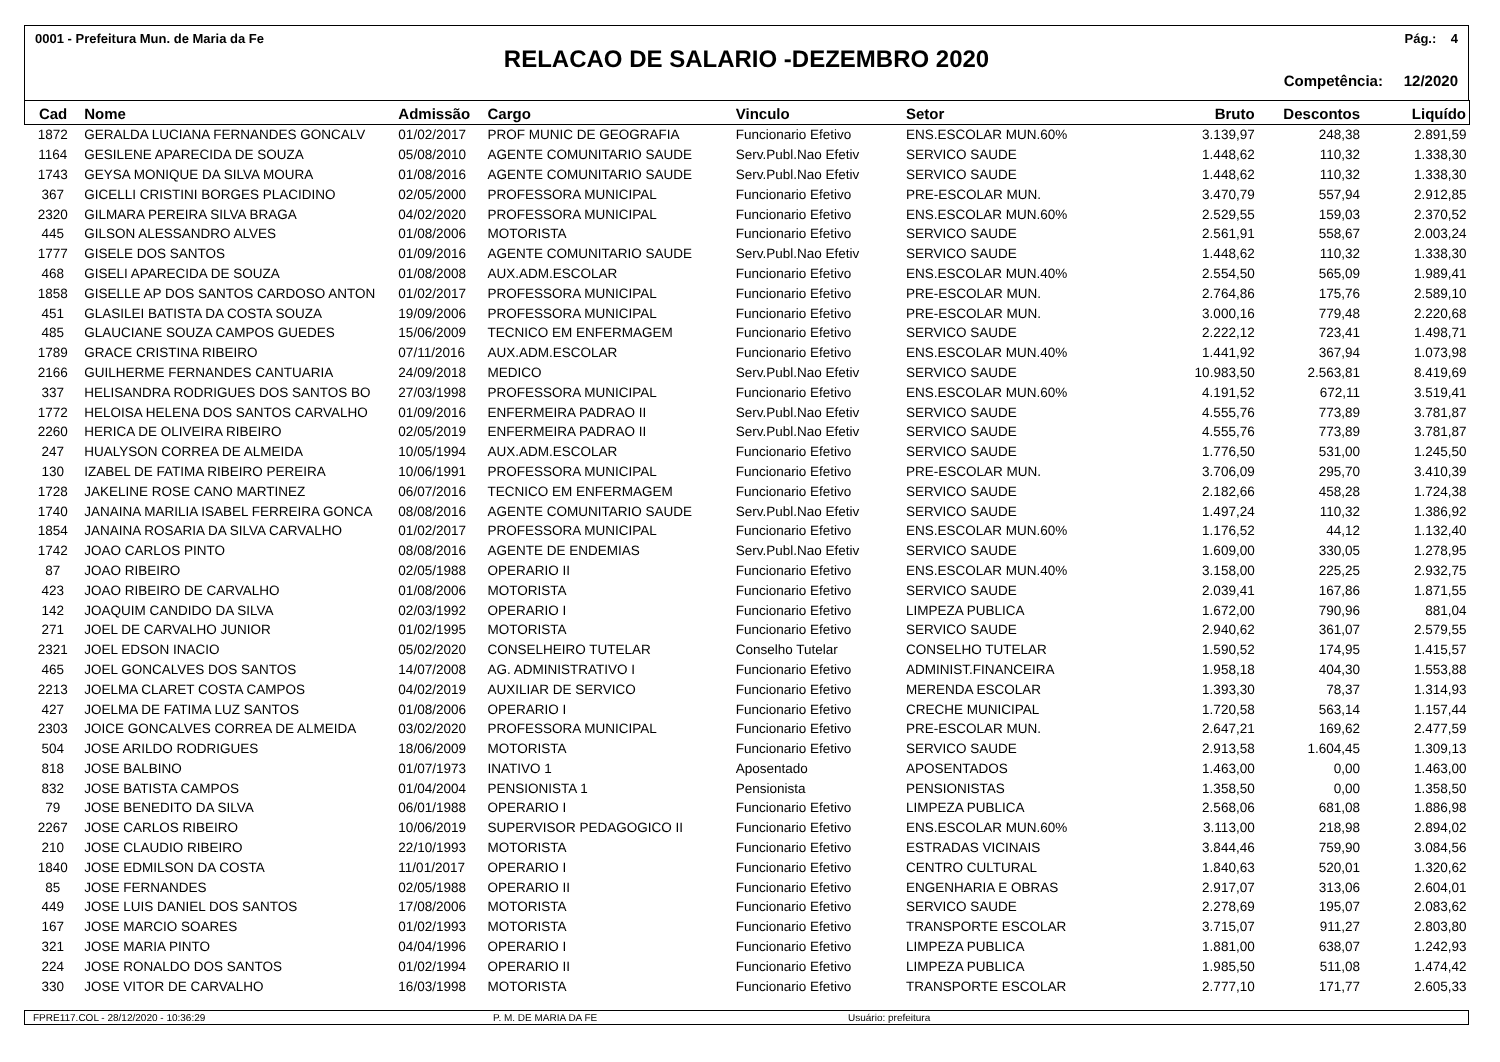0001 - Prefeitura Mun. de Maria da Fe Pág.: 4
RELACAO DE SALARIO -DEZEMBRO 2020
Competência: 12/2020
| Cad | Nome | Admissão | Cargo | Vinculo | Setor | Bruto | Descontos | Liquído |
| --- | --- | --- | --- | --- | --- | --- | --- | --- |
| 1872 | GERALDA LUCIANA FERNANDES GONCALV | 01/02/2017 | PROF MUNIC DE GEOGRAFIA | Funcionario Efetivo | ENS.ESCOLAR MUN.60% | 3.139,97 | 248,38 | 2.891,59 |
| 1164 | GESILENE APARECIDA DE SOUZA | 05/08/2010 | AGENTE COMUNITARIO SAUDE | Serv.Publ.Nao Efetiv | SERVICO SAUDE | 1.448,62 | 110,32 | 1.338,30 |
| 1743 | GEYSA MONIQUE DA SILVA MOURA | 01/08/2016 | AGENTE COMUNITARIO SAUDE | Serv.Publ.Nao Efetiv | SERVICO SAUDE | 1.448,62 | 110,32 | 1.338,30 |
| 367 | GICELLI CRISTINI BORGES PLACIDINO | 02/05/2000 | PROFESSORA MUNICIPAL | Funcionario Efetivo | PRE-ESCOLAR MUN. | 3.470,79 | 557,94 | 2.912,85 |
| 2320 | GILMARA PEREIRA SILVA BRAGA | 04/02/2020 | PROFESSORA MUNICIPAL | Funcionario Efetivo | ENS.ESCOLAR MUN.60% | 2.529,55 | 159,03 | 2.370,52 |
| 445 | GILSON ALESSANDRO ALVES | 01/08/2006 | MOTORISTA | Funcionario Efetivo | SERVICO SAUDE | 2.561,91 | 558,67 | 2.003,24 |
| 1777 | GISELE DOS SANTOS | 01/09/2016 | AGENTE COMUNITARIO SAUDE | Serv.Publ.Nao Efetiv | SERVICO SAUDE | 1.448,62 | 110,32 | 1.338,30 |
| 468 | GISELI APARECIDA DE SOUZA | 01/08/2008 | AUX.ADM.ESCOLAR | Funcionario Efetivo | ENS.ESCOLAR MUN.40% | 2.554,50 | 565,09 | 1.989,41 |
| 1858 | GISELLE AP DOS SANTOS CARDOSO ANTON | 01/02/2017 | PROFESSORA MUNICIPAL | Funcionario Efetivo | PRE-ESCOLAR MUN. | 2.764,86 | 175,76 | 2.589,10 |
| 451 | GLASILEI BATISTA DA COSTA SOUZA | 19/09/2006 | PROFESSORA MUNICIPAL | Funcionario Efetivo | PRE-ESCOLAR MUN. | 3.000,16 | 779,48 | 2.220,68 |
| 485 | GLAUCIANE SOUZA CAMPOS GUEDES | 15/06/2009 | TECNICO EM ENFERMAGEM | Funcionario Efetivo | SERVICO SAUDE | 2.222,12 | 723,41 | 1.498,71 |
| 1789 | GRACE CRISTINA RIBEIRO | 07/11/2016 | AUX.ADM.ESCOLAR | Funcionario Efetivo | ENS.ESCOLAR MUN.40% | 1.441,92 | 367,94 | 1.073,98 |
| 2166 | GUILHERME FERNANDES CANTUARIA | 24/09/2018 | MEDICO | Serv.Publ.Nao Efetiv | SERVICO SAUDE | 10.983,50 | 2.563,81 | 8.419,69 |
| 337 | HELISANDRA RODRIGUES DOS SANTOS BO | 27/03/1998 | PROFESSORA MUNICIPAL | Funcionario Efetivo | ENS.ESCOLAR MUN.60% | 4.191,52 | 672,11 | 3.519,41 |
| 1772 | HELOISA HELENA DOS SANTOS CARVALHO | 01/09/2016 | ENFERMEIRA PADRAO II | Serv.Publ.Nao Efetiv | SERVICO SAUDE | 4.555,76 | 773,89 | 3.781,87 |
| 2260 | HERICA DE OLIVEIRA RIBEIRO | 02/05/2019 | ENFERMEIRA PADRAO II | Serv.Publ.Nao Efetiv | SERVICO SAUDE | 4.555,76 | 773,89 | 3.781,87 |
| 247 | HUALYSON CORREA DE ALMEIDA | 10/05/1994 | AUX.ADM.ESCOLAR | Funcionario Efetivo | SERVICO SAUDE | 1.776,50 | 531,00 | 1.245,50 |
| 130 | IZABEL DE FATIMA RIBEIRO PEREIRA | 10/06/1991 | PROFESSORA MUNICIPAL | Funcionario Efetivo | PRE-ESCOLAR MUN. | 3.706,09 | 295,70 | 3.410,39 |
| 1728 | JAKELINE ROSE CANO MARTINEZ | 06/07/2016 | TECNICO EM ENFERMAGEM | Funcionario Efetivo | SERVICO SAUDE | 2.182,66 | 458,28 | 1.724,38 |
| 1740 | JANAINA MARILIA ISABEL FERREIRA GONCA | 08/08/2016 | AGENTE COMUNITARIO SAUDE | Serv.Publ.Nao Efetiv | SERVICO SAUDE | 1.497,24 | 110,32 | 1.386,92 |
| 1854 | JANAINA ROSARIA DA SILVA CARVALHO | 01/02/2017 | PROFESSORA MUNICIPAL | Funcionario Efetivo | ENS.ESCOLAR MUN.60% | 1.176,52 | 44,12 | 1.132,40 |
| 1742 | JOAO CARLOS PINTO | 08/08/2016 | AGENTE DE ENDEMIAS | Serv.Publ.Nao Efetiv | SERVICO SAUDE | 1.609,00 | 330,05 | 1.278,95 |
| 87 | JOAO RIBEIRO | 02/05/1988 | OPERARIO II | Funcionario Efetivo | ENS.ESCOLAR MUN.40% | 3.158,00 | 225,25 | 2.932,75 |
| 423 | JOAO RIBEIRO DE CARVALHO | 01/08/2006 | MOTORISTA | Funcionario Efetivo | SERVICO SAUDE | 2.039,41 | 167,86 | 1.871,55 |
| 142 | JOAQUIM CANDIDO DA SILVA | 02/03/1992 | OPERARIO I | Funcionario Efetivo | LIMPEZA PUBLICA | 1.672,00 | 790,96 | 881,04 |
| 271 | JOEL DE CARVALHO JUNIOR | 01/02/1995 | MOTORISTA | Funcionario Efetivo | SERVICO SAUDE | 2.940,62 | 361,07 | 2.579,55 |
| 2321 | JOEL EDSON INACIO | 05/02/2020 | CONSELHEIRO TUTELAR | Conselho Tutelar | CONSELHO TUTELAR | 1.590,52 | 174,95 | 1.415,57 |
| 465 | JOEL GONCALVES DOS SANTOS | 14/07/2008 | AG. ADMINISTRATIVO I | Funcionario Efetivo | ADMINIST.FINANCEIRA | 1.958,18 | 404,30 | 1.553,88 |
| 2213 | JOELMA CLARET COSTA CAMPOS | 04/02/2019 | AUXILIAR DE SERVICO | Funcionario Efetivo | MERENDA ESCOLAR | 1.393,30 | 78,37 | 1.314,93 |
| 427 | JOELMA DE FATIMA LUZ SANTOS | 01/08/2006 | OPERARIO I | Funcionario Efetivo | CRECHE MUNICIPAL | 1.720,58 | 563,14 | 1.157,44 |
| 2303 | JOICE GONCALVES CORREA DE ALMEIDA | 03/02/2020 | PROFESSORA MUNICIPAL | Funcionario Efetivo | PRE-ESCOLAR MUN. | 2.647,21 | 169,62 | 2.477,59 |
| 504 | JOSE ARILDO RODRIGUES | 18/06/2009 | MOTORISTA | Funcionario Efetivo | SERVICO SAUDE | 2.913,58 | 1.604,45 | 1.309,13 |
| 818 | JOSE BALBINO | 01/07/1973 | INATIVO 1 | Aposentado | APOSENTADOS | 1.463,00 | 0,00 | 1.463,00 |
| 832 | JOSE BATISTA CAMPOS | 01/04/2004 | PENSIONISTA 1 | Pensionista | PENSIONISTAS | 1.358,50 | 0,00 | 1.358,50 |
| 79 | JOSE BENEDITO DA SILVA | 06/01/1988 | OPERARIO I | Funcionario Efetivo | LIMPEZA PUBLICA | 2.568,06 | 681,08 | 1.886,98 |
| 2267 | JOSE CARLOS RIBEIRO | 10/06/2019 | SUPERVISOR PEDAGOGICO II | Funcionario Efetivo | ENS.ESCOLAR MUN.60% | 3.113,00 | 218,98 | 2.894,02 |
| 210 | JOSE CLAUDIO RIBEIRO | 22/10/1993 | MOTORISTA | Funcionario Efetivo | ESTRADAS VICINAIS | 3.844,46 | 759,90 | 3.084,56 |
| 1840 | JOSE EDMILSON DA COSTA | 11/01/2017 | OPERARIO I | Funcionario Efetivo | CENTRO CULTURAL | 1.840,63 | 520,01 | 1.320,62 |
| 85 | JOSE FERNANDES | 02/05/1988 | OPERARIO II | Funcionario Efetivo | ENGENHARIA E OBRAS | 2.917,07 | 313,06 | 2.604,01 |
| 449 | JOSE LUIS DANIEL DOS SANTOS | 17/08/2006 | MOTORISTA | Funcionario Efetivo | SERVICO SAUDE | 2.278,69 | 195,07 | 2.083,62 |
| 167 | JOSE MARCIO SOARES | 01/02/1993 | MOTORISTA | Funcionario Efetivo | TRANSPORTE ESCOLAR | 3.715,07 | 911,27 | 2.803,80 |
| 321 | JOSE MARIA PINTO | 04/04/1996 | OPERARIO I | Funcionario Efetivo | LIMPEZA PUBLICA | 1.881,00 | 638,07 | 1.242,93 |
| 224 | JOSE RONALDO DOS SANTOS | 01/02/1994 | OPERARIO II | Funcionario Efetivo | LIMPEZA PUBLICA | 1.985,50 | 511,08 | 1.474,42 |
| 330 | JOSE VITOR DE CARVALHO | 16/03/1998 | MOTORISTA | Funcionario Efetivo | TRANSPORTE ESCOLAR | 2.777,10 | 171,77 | 2.605,33 |
FPRE117.COL - 28/12/2020 - 10:36:29 P. M. DE MARIA DA FE Usuário: prefeitura